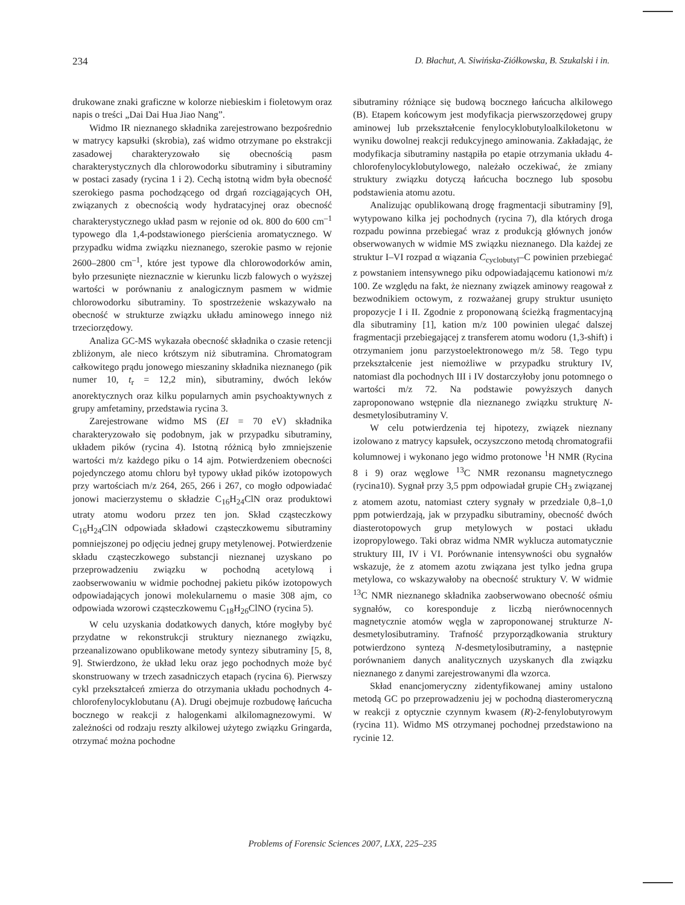234 D. Błachut, A. Siwińska-Ziółkowska, B. Szukalski i in.
drukowane znaki graficzne w kolorze niebieskim i fioletowym oraz napis o treści „Dai Dai Hua Jiao Nang”.
Widmo IR nieznanego składnika zarejestrowano bezpośrednio w matrycy kapsułki (skrobia), zaś widmo otrzymane po ekstrakcji zasadowej charakteryzowało się obecnością pasm charakterystycznych dla chlorowodorku sibutraminy i sibutraminy w postaci zasady (rycina 1 i 2). Cechą istotną widm była obecność szerokiego pasma pochodzącego od drgań rozciągających OH, związanych z obecnością wody hydratacyjnej oraz obecność charakterystycznego układ pasm w rejonie od ok. 800 do 600 cm<sup>–1</sup> typowego dla 1,4-podstawionego pierścienia aromatycznego. W przypadku widma związku nieznanego, szerokie pasmo w rejonie 2600–2800 cm<sup>–1</sup>, które jest typowe dla chlorowodorków amin, było przesunięte nieznacznie w kierunku liczb falowych o wyższej wartości w porównaniu z analogicznym pasmem w widmie chlorowodorku sibutraminy. To spostrzeżenie wskazywało na obecność w strukturze związku układu aminowego innego niż trzeciorzędowy.
Analiza GC-MS wykazała obecność składnika o czasie retencji zbliżonym, ale nieco krótszym niż sibutramina. Chromatogram całkowitego prądu jonowego mieszaniny składnika nieznanego (pik numer 10, t<sub>r</sub> = 12,2 min), sibutraminy, dwóch leków anorektycznych oraz kilku popularnych amin psychoaktywnych z grupy amfetaminy, przedstawia rycina 3.
Zarejestrowane widmo MS (EI = 70 eV) składnika charakteryzowało się podobnym, jak w przypadku sibutraminy, układem pików (rycina 4). Istotną różnicą było zmniejszenie wartości m/z każdego piku o 14 ajm. Potwierdzeniem obecności pojedynczego atomu chloru był typowy układ pików izotopowych przy wartościach m/z 264, 265, 266 i 267, co mogło odpowiadać jonowi macierzystemu o składzie C<sub>16</sub>H<sub>24</sub>ClN oraz produktowi utraty atomu wodoru przez ten jon. Skład cząsteczkowy C<sub>16</sub>H<sub>24</sub>ClN odpowiada składowi cząsteczkowemu sibutraminy pomniejszonej po odjęciu jednej grupy metylenowej. Potwierdzenie składu cząsteczkowego substancji nieznanej uzyskano po przeprowadzeniu związku w pochodną acetylową i zaobserwowaniu w widmie pochodnej pakietu pików izotopowych odpowiadających jonowi molekularnemu o masie 308 ajm, co odpowiada wzorowi cząsteczkowemu C<sub>18</sub>H<sub>26</sub>ClNO (rycina 5).
W celu uzyskania dodatkowych danych, które mogłyby być przydatne w rekonstrukcji struktury nieznanego związku, przeanalizowano opublikowane metody syntezy sibutraminy [5, 8, 9]. Stwierdzono, że układ leku oraz jego pochodnych może być skonstruowany w trzech zasadniczych etapach (rycina 6). Pierwszy cykl przekształceń zmierza do otrzymania układu pochodnych 4-chlorofenylocyklobutanu (A). Drugi obejmuje rozbudowę łańcucha bocznego w reakcji z halogenkami alkilomagnezowymi. W zależności od rodzaju reszty alkilowej użytego związku Gringarda, otrzymać można pochodne
sibutraminy różniące się budową bocznego łańcucha alkilowego (B). Etapem końcowym jest modyfikacja pierwszorzędowej grupy aminowej lub przekształcenie fenylocyklobutyloalkiloketonu w wyniku dowolnej reakcji redukcyjnego aminowania. Zakładając, że modyfikacja sibutraminy nastąpiła po etapie otrzymania układu 4-chlorofenylocyklobutylowego, należało oczekiwać, że zmiany struktury związku dotyczą łańcucha bocznego lub sposobu podstawienia atomu azotu.
Analizując opublikowaną drogę fragmentacji sibutraminy [9], wytypowano kilka jej pochodnych (rycina 7), dla których droga rozpadu powinna przebiegać wraz z produkcją głównych jonów obserwowanych w widmie MS związku nieznanego. Dla każdej ze struktur I–VI rozpad α wiązania C<sub>cyclobutyl</sub>–C powinien przebiegać z powstaniem intensywnego piku odpowiadającemu kationowi m/z 100. Ze względu na fakt, że nieznany związek aminowy reagował z bezwodnikiem octowym, z rozważanej grupy struktur usunięto propozycje I i II. Zgodnie z proponowaną ścieżką fragmentacyjną dla sibutraminy [1], kation m/z 100 powinien ulegać dalszej fragmentacji przebiegającej z transferem atomu wodoru (1,3-shift) i otrzymaniem jonu parzystoelektronowego m/z 58. Tego typu przekształcenie jest niemożliwe w przypadku struktury IV, natomiast dla pochodnych III i IV dostarczyłoby jonu potomnego o wartości m/z 72. Na podstawie powyższych danych zaproponowano wstępnie dla nieznanego związku strukturę N-desmetylosibutraminy V.
W celu potwierdzenia tej hipotezy, związek nieznany izolowano z matrycy kapsułek, oczyszczono metodą chromatografii kolumnowej i wykonano jego widmo protonowe <sup>1</sup>H NMR (Rycina 8 i 9) oraz węglowe <sup>13</sup>C NMR rezonansu magnetycznego (rycina10). Sygnał przy 3,5 ppm odpowiadał grupie CH<sub>3</sub> związanej z atomem azotu, natomiast cztery sygnały w przedziale 0,8–1,0 ppm potwierdzają, jak w przypadku sibutraminy, obecność dwóch diasterotopowych grup metylowych w postaci układu izopropylowego. Taki obraz widma NMR wyklucza automatycznie struktury III, IV i VI. Porównanie intensywności obu sygnałów wskazuje, że z atomem azotu związana jest tylko jedna grupa metylowa, co wskazywałoby na obecność struktury V. W widmie <sup>13</sup>C NMR nieznanego składnika zaobserwowano obecność ośmiu sygnałów, co koresponduje z liczbą nierównocennych magnetycznie atomów węgla w zaproponowanej strukturze N-desmetylosibutraminy. Trafność przyporządkowania struktury potwierdzono syntezą N-desmetylosibutraminy, a następnie porównaniem danych analitycznych uzyskanych dla związku nieznanego z danymi zarejestrowanymi dla wzorca.
Skład enancjomeryczny zidentyfikowanej aminy ustalono metodą GC po przeprowadzeniu jej w pochodną diasteromeryczną w reakcji z optycznie czynnym kwasem (R)-2-fenylobutyrowym (rycina 11). Widmo MS otrzymanej pochodnej przedstawiono na rycinie 12.
Problems of Forensic Sciences 2007, LXX, 225–235